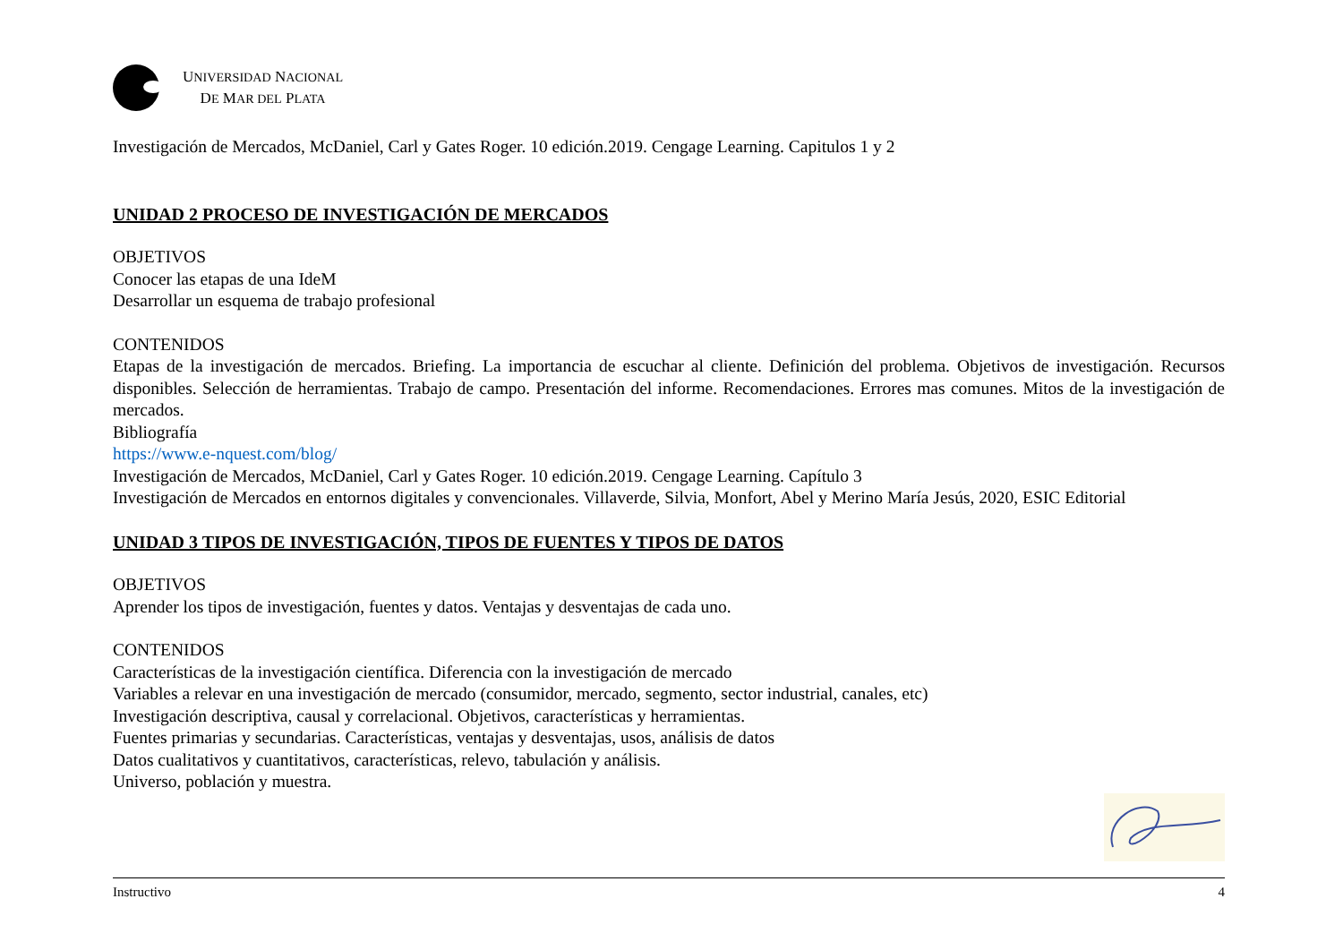UNIVERSIDAD NACIONAL
DE MAR DEL PLATA
Investigación de Mercados, McDaniel, Carl y Gates Roger. 10 edición.2019. Cengage Learning. Capitulos 1 y 2
UNIDAD 2 PROCESO DE INVESTIGACIÓN DE MERCADOS
OBJETIVOS
Conocer las etapas de una IdeM
Desarrollar un esquema de trabajo profesional
CONTENIDOS
Etapas de la investigación de mercados. Briefing. La importancia de escuchar al cliente. Definición del problema. Objetivos de investigación. Recursos disponibles. Selección de herramientas. Trabajo de campo. Presentación del informe. Recomendaciones. Errores mas comunes. Mitos de la investigación de mercados.
Bibliografía
https://www.e-nquest.com/blog/
Investigación de Mercados, McDaniel, Carl y Gates Roger. 10 edición.2019. Cengage Learning. Capítulo 3
Investigación de Mercados en entornos digitales y convencionales. Villaverde, Silvia, Monfort, Abel y Merino María Jesús, 2020, ESIC Editorial
UNIDAD 3 TIPOS DE INVESTIGACIÓN, TIPOS DE FUENTES Y TIPOS DE DATOS
OBJETIVOS
Aprender los tipos de investigación, fuentes y datos. Ventajas y desventajas de cada uno.
CONTENIDOS
Características de la investigación científica. Diferencia con la investigación de mercado
Variables a relevar en una investigación de mercado (consumidor, mercado, segmento, sector industrial, canales, etc)
Investigación descriptiva, causal y correlacional. Objetivos, características y herramientas.
Fuentes primarias y secundarias. Características, ventajas y desventajas, usos, análisis de datos
Datos cualitativos y cuantitativos, características, relevo, tabulación y análisis.
Universo, población y muestra.
Instructivo 4